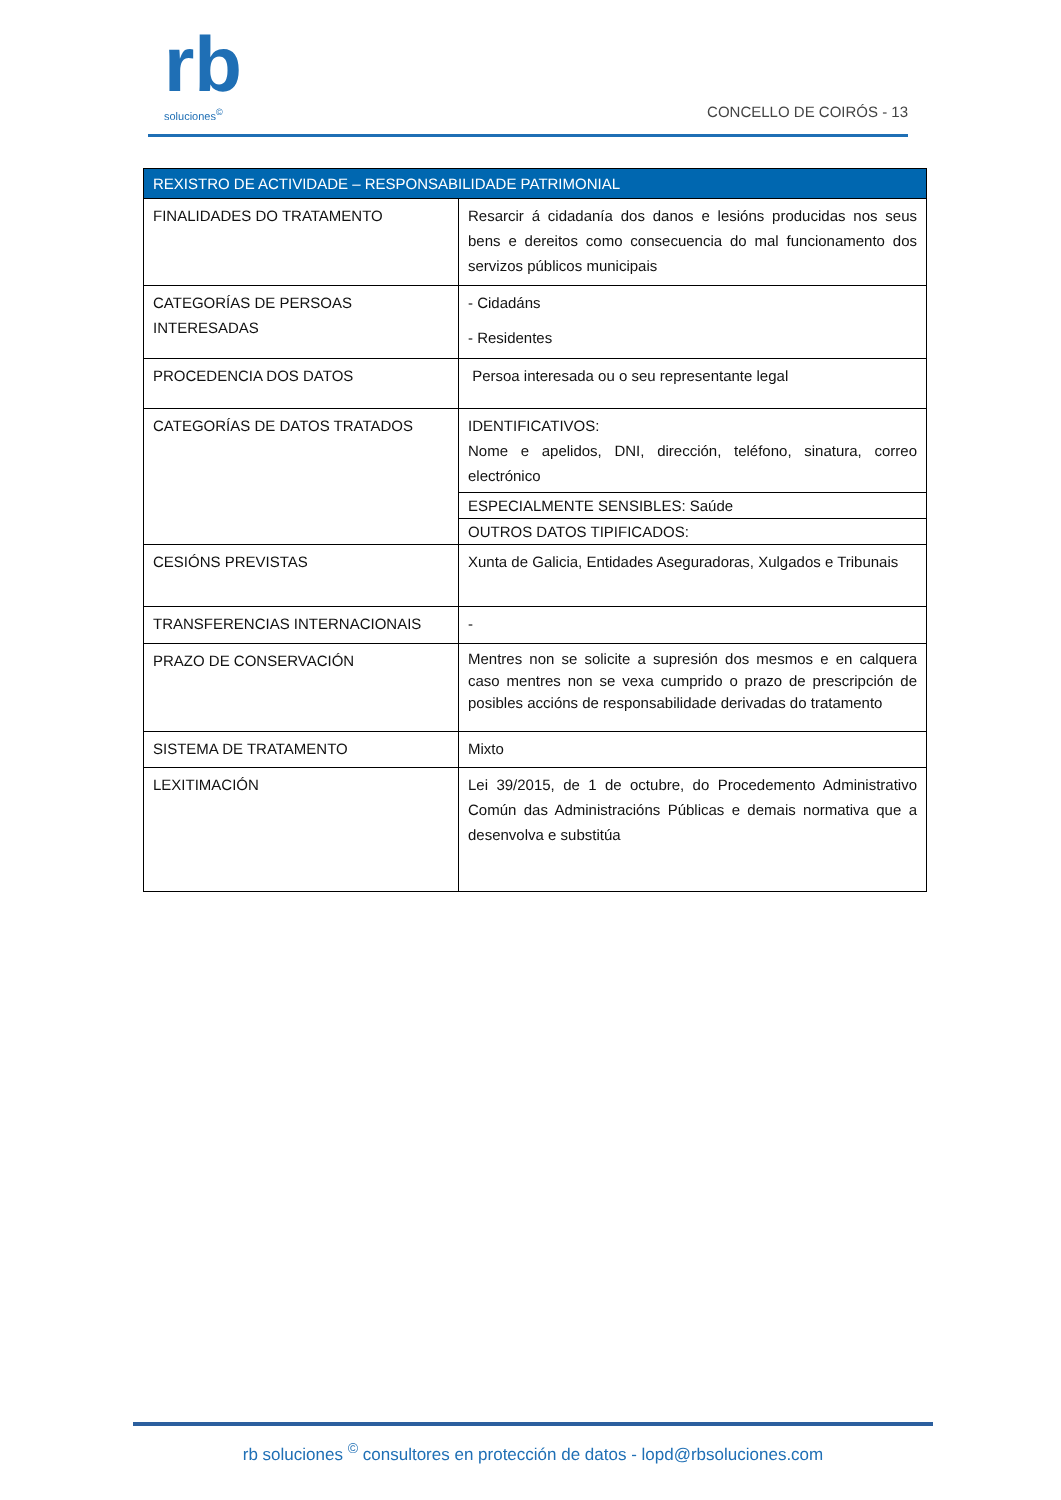rb
soluciones<sup>©</sup>
CONCELLO DE COIRÓS - 13
| REXISTRO DE ACTIVIDADE – RESPONSABILIDADE PATRIMONIAL | |
| --- | --- |
| FINALIDADES DO TRATAMENTO | Resarcir á cidadanía dos danos e lesións producidas nos seus bens e dereitos como consecuencia do mal funcionamento dos servizos públicos municipais |
| CATEGORÍAS DE PERSOAS INTERESADAS | - Cidadáns - Residentes |
| PROCEDENCIA DOS DATOS | Persoa interesada ou o seu representante legal |
| CATEGORÍAS DE DATOS TRATADOS | IDENTIFICATIVOS: Nome e apelidos, DNI, dirección, teléfono, sinatura, correo electrónico |
| | ESPECIALMENTE SENSIBLES: Saúde |
| | OUTROS DATOS TIPIFICADOS: |
| CESIÓNS PREVISTAS | Xunta de Galicia, Entidades Aseguradoras, Xulgados e Tribunais |
| TRANSFERENCIAS INTERNACIONAIS | - |
| PRAZO DE CONSERVACIÓN | Mentres non se solicite a supresión dos mesmos e en calquera caso mentres non se vexa cumprido o prazo de prescripción de posibles accións de responsabilidade derivadas do tratamento |
| SISTEMA DE TRATAMENTO | Mixto |
| LEXITIMACIÓN | Lei 39/2015, de 1 de octubre, do Procedemento Administrativo Común das Administracións Públicas e demais normativa que a desenvolva e substitúa |
rb soluciones <sup>©</sup> consultores en protección de datos - lopd@rbsoluciones.com